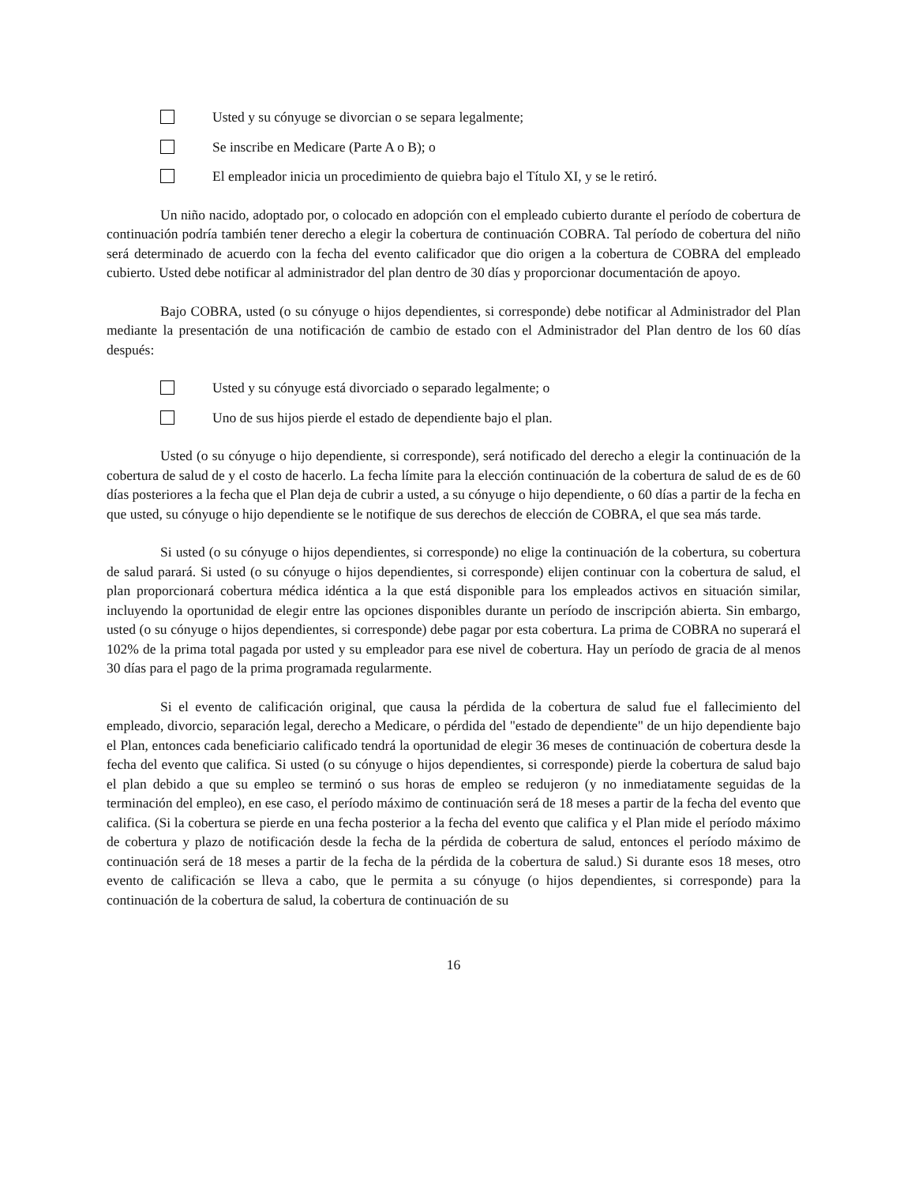Usted y su cónyuge se divorcian o se separa legalmente;
Se inscribe en Medicare (Parte A o B); o
El empleador inicia un procedimiento de quiebra bajo el Título XI, y se le retiró.
Un niño nacido, adoptado por, o colocado en adopción con el empleado cubierto durante el período de cobertura de continuación podría también tener derecho a elegir la cobertura de continuación COBRA. Tal período de cobertura del niño será determinado de acuerdo con la fecha del evento calificador que dio origen a la cobertura de COBRA del empleado cubierto. Usted debe notificar al administrador del plan dentro de 30 días y proporcionar documentación de apoyo.
Bajo COBRA, usted (o su cónyuge o hijos dependientes, si corresponde) debe notificar al Administrador del Plan mediante la presentación de una notificación de cambio de estado con el Administrador del Plan dentro de los 60 días después:
Usted y su cónyuge está divorciado o separado legalmente; o
Uno de sus hijos pierde el estado de dependiente bajo el plan.
Usted (o su cónyuge o hijo dependiente, si corresponde), será notificado del derecho a elegir la continuación de la cobertura de salud de y el costo de hacerlo. La fecha límite para la elección continuación de la cobertura de salud de es de 60 días posteriores a la fecha que el Plan deja de cubrir a usted, a su cónyuge o hijo dependiente, o 60 días a partir de la fecha en que usted, su cónyuge o hijo dependiente se le notifique de sus derechos de elección de COBRA, el que sea más tarde.
Si usted (o su cónyuge o hijos dependientes, si corresponde) no elige la continuación de la cobertura, su cobertura de salud parará. Si usted (o su cónyuge o hijos dependientes, si corresponde) elijen continuar con la cobertura de salud, el plan proporcionará cobertura médica idéntica a la que está disponible para los empleados activos en situación similar, incluyendo la oportunidad de elegir entre las opciones disponibles durante un período de inscripción abierta. Sin embargo, usted (o su cónyuge o hijos dependientes, si corresponde) debe pagar por esta cobertura. La prima de COBRA no superará el 102% de la prima total pagada por usted y su empleador para ese nivel de cobertura. Hay un período de gracia de al menos 30 días para el pago de la prima programada regularmente.
Si el evento de calificación original, que causa la pérdida de la cobertura de salud fue el fallecimiento del empleado, divorcio, separación legal, derecho a Medicare, o pérdida del "estado de dependiente" de un hijo dependiente bajo el Plan, entonces cada beneficiario calificado tendrá la oportunidad de elegir 36 meses de continuación de cobertura desde la fecha del evento que califica. Si usted (o su cónyuge o hijos dependientes, si corresponde) pierde la cobertura de salud bajo el plan debido a que su empleo se terminó o sus horas de empleo se redujeron (y no inmediatamente seguidas de la terminación del empleo), en ese caso, el período máximo de continuación será de 18 meses a partir de la fecha del evento que califica. (Si la cobertura se pierde en una fecha posterior a la fecha del evento que califica y el Plan mide el período máximo de cobertura y plazo de notificación desde la fecha de la pérdida de cobertura de salud, entonces el período máximo de continuación será de 18 meses a partir de la fecha de la pérdida de la cobertura de salud.) Si durante esos 18 meses, otro evento de calificación se lleva a cabo, que le permita a su cónyuge (o hijos dependientes, si corresponde) para la continuación de la cobertura de salud, la cobertura de continuación de su
16